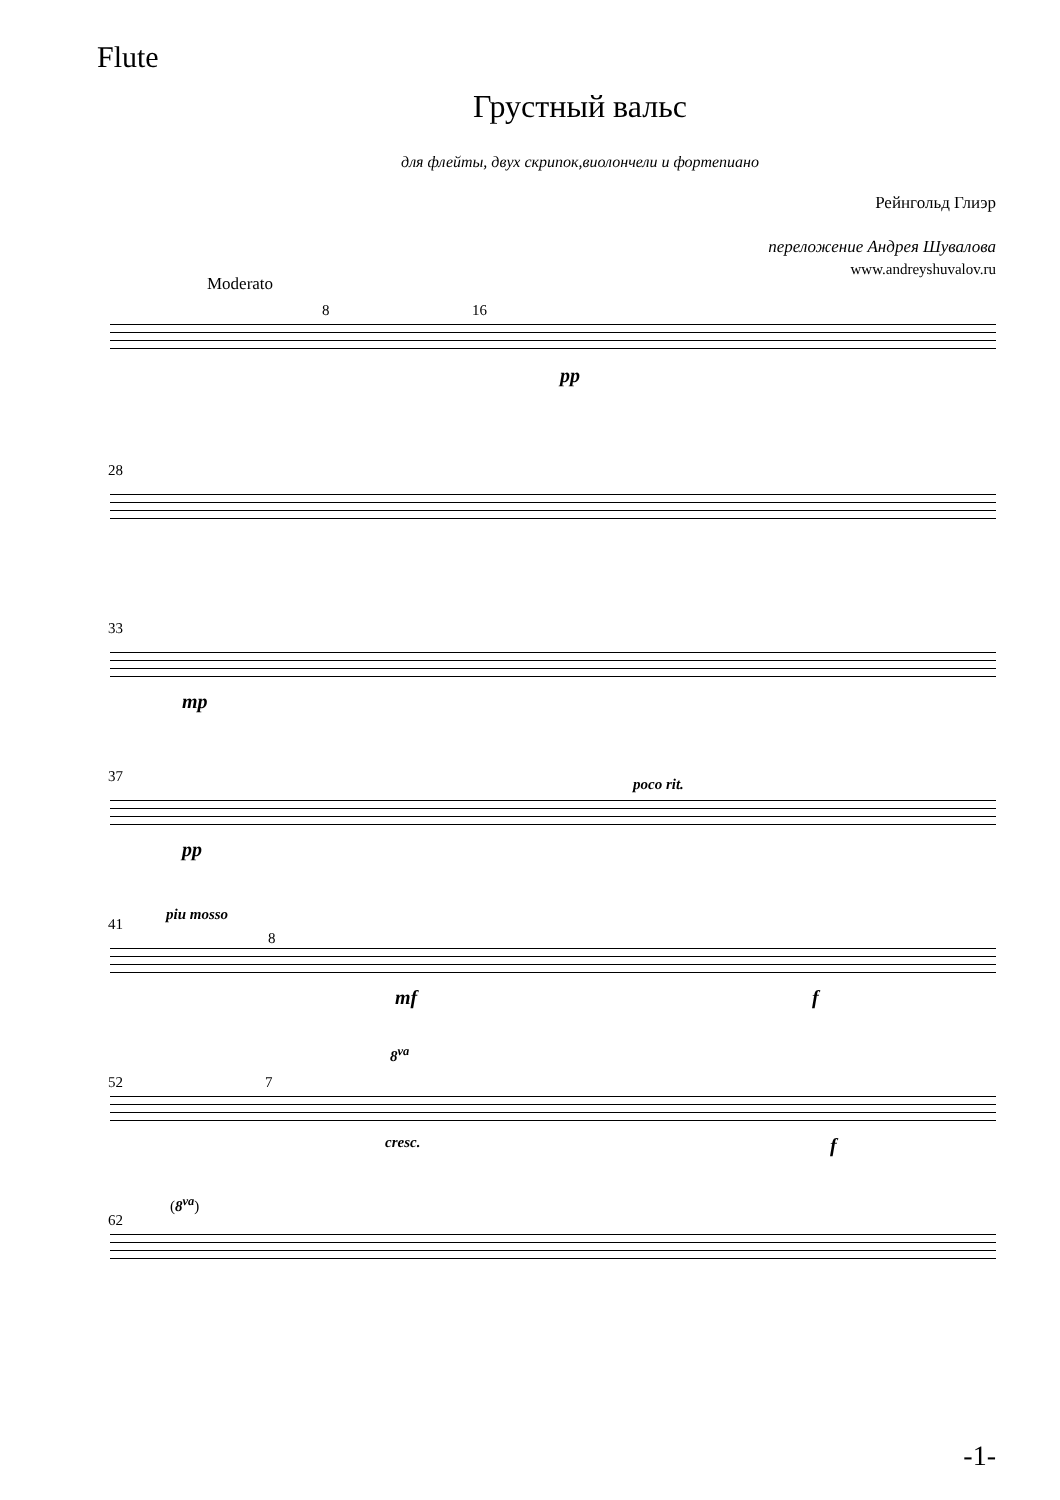Flute
Грустный вальс
для флейты, двух скрипок,виолончели и фортепиано
Рейнгольд Глиэр
переложение Андрея Шувалова
www.andreyshuvalov.ru
Moderato
8 16
pp
28
33
mp
37
pp
poco rit.
41
piu mosso
8
mf f
52
8<sup>va</sup>
7
cresc. f
62
(8<sup>va</sup>)
-1-